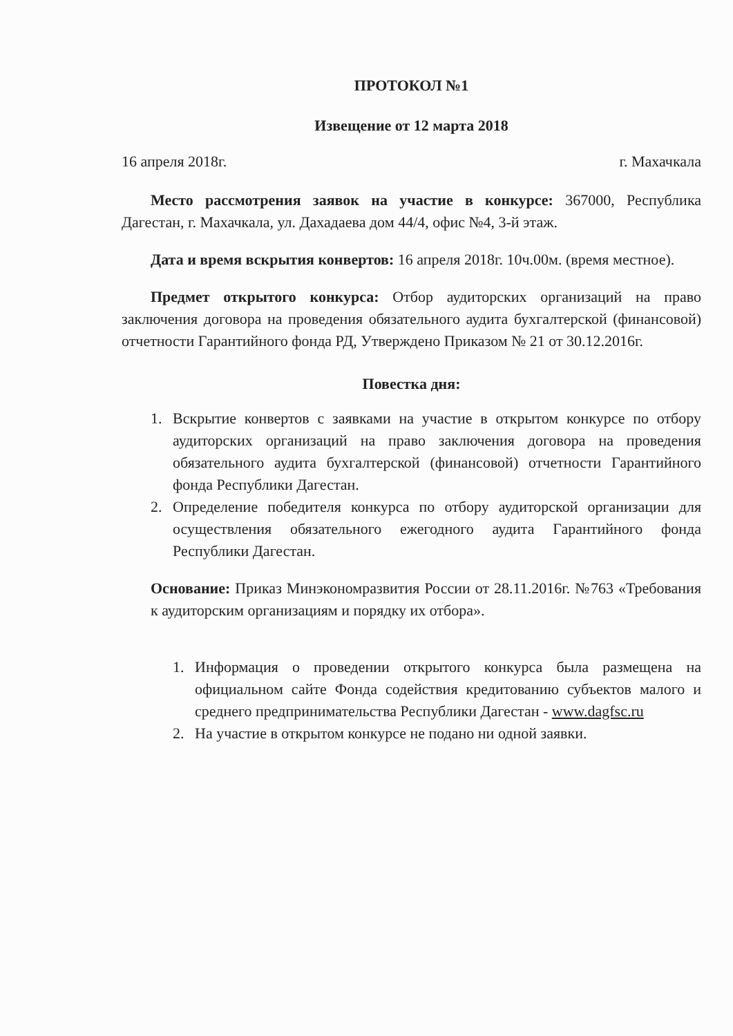ПРОТОКОЛ №1
Извещение от 12 марта 2018
16 апреля 2018г. г. Махачкала
Место рассмотрения заявок на участие в конкурсе: 367000, Республика Дагестан, г. Махачкала, ул. Дахадаева дом 44/4, офис №4, 3-й этаж.
Дата и время вскрытия конвертов: 16 апреля 2018г. 10ч.00м. (время местное).
Предмет открытого конкурса: Отбор аудиторских организаций на право заключения договора на проведения обязательного аудита бухгалтерской (финансовой) отчетности Гарантийного фонда РД, Утверждено Приказом № 21 от 30.12.2016г.
Повестка дня:
1. Вскрытие конвертов с заявками на участие в открытом конкурсе по отбору аудиторских организаций на право заключения договора на проведения обязательного аудита бухгалтерской (финансовой) отчетности Гарантийного фонда Республики Дагестан.
2. Определение победителя конкурса по отбору аудиторской организации для осуществления обязательного ежегодного аудита Гарантийного фонда Республики Дагестан.
Основание: Приказ Минэкономразвития России от 28.11.2016г. №763 «Требования к аудиторским организациям и порядку их отбора».
1. Информация о проведении открытого конкурса была размещена на официальном сайте Фонда содействия кредитованию субъектов малого и среднего предпринимательства Республики Дагестан - www.dagfsc.ru
2. На участие в открытом конкурсе не подано ни одной заявки.